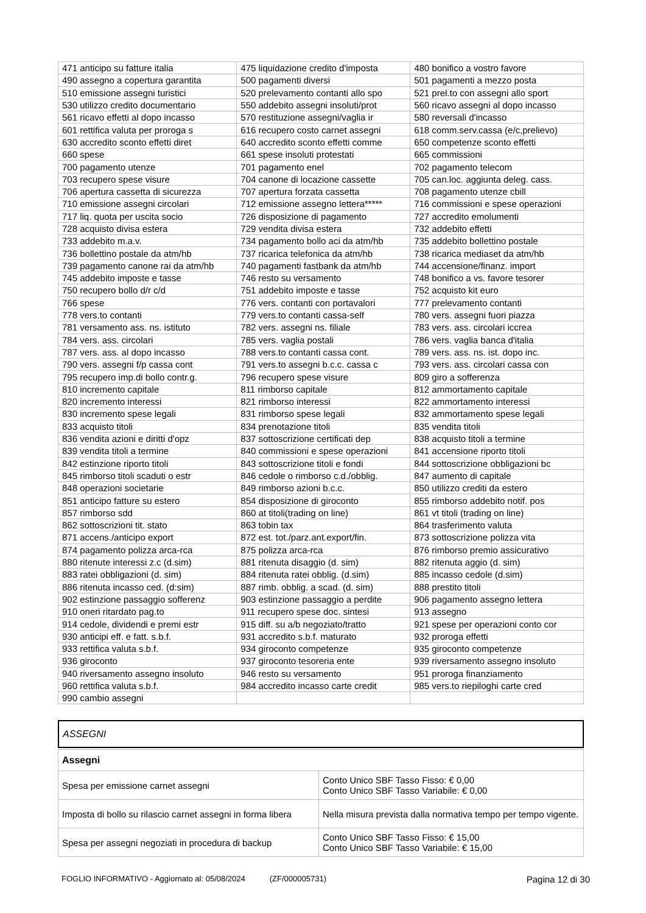| 471 anticipo su fatture italia | 475 liquidazione credito d'imposta | 480 bonifico a vostro favore |
| 490 assegno a copertura garantita | 500 pagamenti diversi | 501 pagamenti a mezzo posta |
| 510 emissione assegni turistici | 520 prelevamento contanti allo spo | 521 prel.to con assegni allo sport |
| 530 utilizzo credito documentario | 550 addebito assegni insoluti/prot | 560 ricavo assegni al dopo incasso |
| 561 ricavo effetti al dopo incasso | 570 restituzione assegni/vaglia ir | 580 reversali d'incasso |
| 601 rettifica valuta per proroga s | 616 recupero costo carnet assegni | 618 comm.serv.cassa (e/c,prelievo) |
| 630 accredito sconto effetti diret | 640 accredito sconto effetti comme | 650 competenze sconto effetti |
| 660 spese | 661 spese insoluti protestati | 665 commissioni |
| 700 pagamento utenze | 701 pagamento enel | 702 pagamento telecom |
| 703 recupero spese visure | 704 canone di locazione cassette | 705 can.loc. aggiunta deleg. cass. |
| 706 apertura cassetta di sicurezza | 707 apertura forzata cassetta | 708 pagamento utenze cbill |
| 710 emissione assegni circolari | 712 emissione assegno lettera***** | 716 commissioni e spese operazioni |
| 717 liq. quota per uscita socio | 726 disposizione di pagamento | 727 accredito emolumenti |
| 728 acquisto divisa estera | 729 vendita divisa estera | 732 addebito effetti |
| 733 addebito m.a.v. | 734 pagamento bollo aci da atm/hb | 735 addebito bollettino postale |
| 736 bollettino postale da atm/hb | 737 ricarica telefonica da atm/hb | 738 ricarica mediaset da atm/hb |
| 739 pagamento canone rai da atm/hb | 740 pagamenti fastbank da atm/hb | 744 accensione/finanz. import |
| 745 addebito imposte e tasse | 746 resto su versamento | 748 bonifico a vs. favore tesorer |
| 750 recupero bollo d/r c/d | 751 addebito imposte e tasse | 752 acquisto kit euro |
| 766 spese | 776 vers. contanti con portavalori | 777 prelevamento contanti |
| 778 vers.to contanti | 779 vers.to contanti cassa-self | 780 vers. assegni fuori piazza |
| 781 versamento ass. ns. istituto | 782 vers. assegni ns. filiale | 783 vers. ass. circolari iccrea |
| 784 vers. ass. circolari | 785 vers. vaglia postali | 786 vers. vaglia banca d'italia |
| 787 vers. ass. al dopo incasso | 788 vers.to contanti cassa cont. | 789 vers. ass. ns. ist. dopo inc. |
| 790 vers. assegni f/p cassa cont | 791 vers.to assegni b.c.c. cassa c | 793 vers. ass. circolari cassa con |
| 795 recupero imp.di bollo contr.g. | 796 recupero spese visure | 809 giro a sofferenza |
| 810 incremento capitale | 811 rimborso capitale | 812 ammortamento capitale |
| 820 incremento interessi | 821 rimborso interessi | 822 ammortamento interessi |
| 830 incremento spese legali | 831 rimborso spese legali | 832 ammortamento spese legali |
| 833 acquisto titoli | 834 prenotazione titoli | 835 vendita titoli |
| 836 vendita azioni e diritti d'opz | 837 sottoscrizione certificati dep | 838 acquisto titoli a termine |
| 839 vendita titoli a termine | 840 commissioni e spese operazioni | 841 accensione riporto titoli |
| 842 estinzione riporto titoli | 843 sottoscrizione titoli e fondi | 844 sottoscrizione obbligazioni bc |
| 845 rimborso titoli scaduti o estr | 846 cedole o rimborso c.d./obblig. | 847 aumento di capitale |
| 848 operazioni societarie | 849 rimborso azioni b.c.c. | 850 utilizzo crediti da estero |
| 851 anticipo fatture su estero | 854 disposizione di giroconto | 855 rimborso addebito notif. pos |
| 857 rimborso sdd | 860 at titoli(trading on line) | 861 vt titoli (trading on line) |
| 862 sottoscrizioni tit. stato | 863 tobin tax | 864 trasferimento valuta |
| 871 accens./anticipo export | 872 est. tot./parz.ant.export/fin. | 873 sottoscrizione polizza vita |
| 874 pagamento polizza arca-rca | 875 polizza arca-rca | 876 rimborso premio assicurativo |
| 880 ritenute interessi z.c (d.sim) | 881 ritenuta disaggio (d. sim) | 882 ritenuta aggio (d. sim) |
| 883 ratei obbligazioni (d. sim) | 884 ritenuta ratei obblig. (d.sim) | 885 incasso cedole (d.sim) |
| 886 ritenuta incasso ced. (d:sim) | 887 rimb. obblig. a scad. (d. sim) | 888 prestito titoli |
| 902 estinzione passaggio sofferenz | 903 estinzione passaggio a perdite | 906 pagamento assegno lettera |
| 910 oneri ritardato pag.to | 911 recupero spese doc. sintesi | 913 assegno |
| 914 cedole, dividendi e premi estr | 915 diff. su a/b negoziato/tratto | 921 spese per operazioni conto cor |
| 930 anticipi eff. e fatt. s.b.f. | 931 accredito s.b.f. maturato | 932 proroga effetti |
| 933 rettifica valuta s.b.f. | 934 giroconto competenze | 935 giroconto competenze |
| 936 giroconto | 937 giroconto tesoreria ente | 939 riversamento assegno insoluto |
| 940 riversamento assegno insoluto | 946 resto su versamento | 951 proroga finanziamento |
| 960 rettifica valuta s.b.f. | 984 accredito incasso carte credit | 985 vers.to riepiloghi carte cred |
| 990 cambio assegni | | |
ASSEGNI
| Assegni | |
| Spesa per emissione carnet assegni | Conto Unico SBF Tasso Fisso: € 0,00 Conto Unico SBF Tasso Variabile: € 0,00 |
| Imposta di bollo su rilascio carnet assegni in forma libera | Nella misura prevista dalla normativa tempo per tempo vigente. |
| Spesa per assegni negoziati in procedura di backup | Conto Unico SBF Tasso Fisso: € 15,00 Conto Unico SBF Tasso Variabile: € 15,00 |
FOGLIO INFORMATIVO - Aggiornato al: 05/08/2024 (ZF/000005731) Pagina 12 di 30